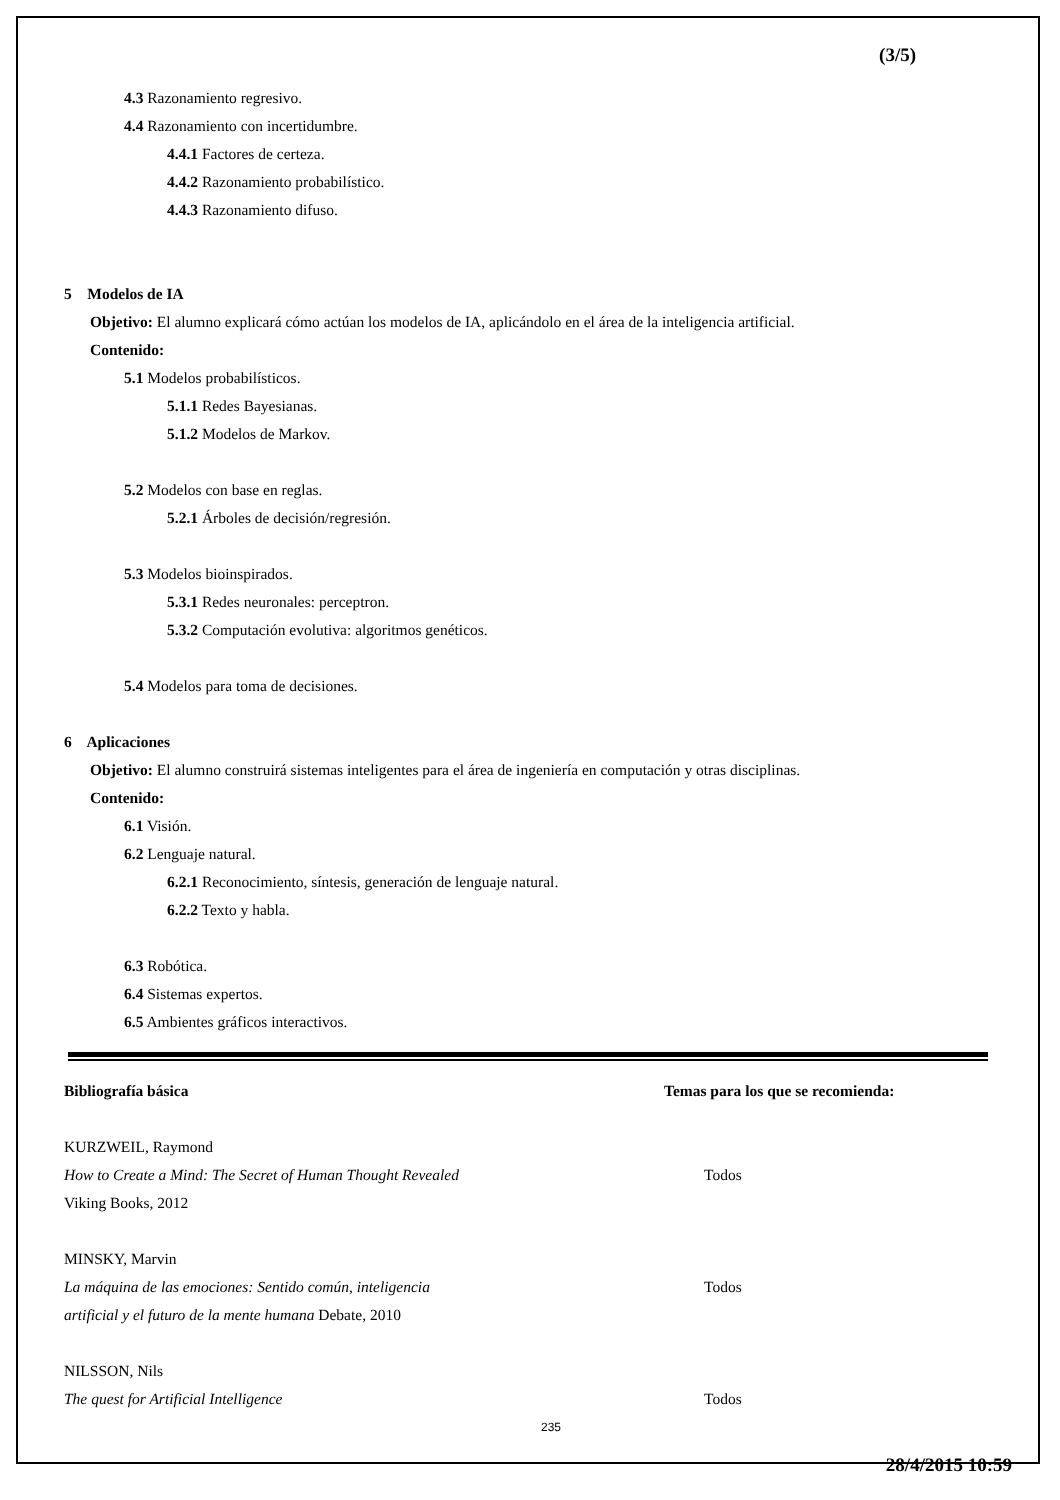(3/5)
4.3 Razonamiento regresivo.
4.4 Razonamiento con incertidumbre.
4.4.1 Factores de certeza.
4.4.2 Razonamiento probabilístico.
4.4.3 Razonamiento difuso.
5 Modelos de IA
Objetivo: El alumno explicará cómo actúan los modelos de IA, aplicándolo en el área de la inteligencia artificial.
Contenido:
5.1 Modelos probabilísticos.
5.1.1 Redes Bayesianas.
5.1.2 Modelos de Markov.
5.2 Modelos con base en reglas.
5.2.1 Árboles de decisión/regresión.
5.3 Modelos bioinspirados.
5.3.1 Redes neuronales: perceptron.
5.3.2 Computación evolutiva: algoritmos genéticos.
5.4 Modelos para toma de decisiones.
6 Aplicaciones
Objetivo: El alumno construirá sistemas inteligentes para el área de ingeniería en computación y otras disciplinas.
Contenido:
6.1 Visión.
6.2 Lenguaje natural.
6.2.1 Reconocimiento, síntesis, generación de lenguaje natural.
6.2.2 Texto y habla.
6.3 Robótica.
6.4 Sistemas expertos.
6.5 Ambientes gráficos interactivos.
Bibliografía básica Temas para los que se recomienda:
KURZWEIL, Raymond
How to Create a Mind: The Secret of Human Thought Revealed
Viking Books, 2012
Todos
MINSKY, Marvin
La máquina de las emociones: Sentido común, inteligencia
artificial y el futuro de la mente humana Debate, 2010
Todos
NILSSON, Nils
The quest for Artificial Intelligence
Todos
235
28/4/2015 10:59